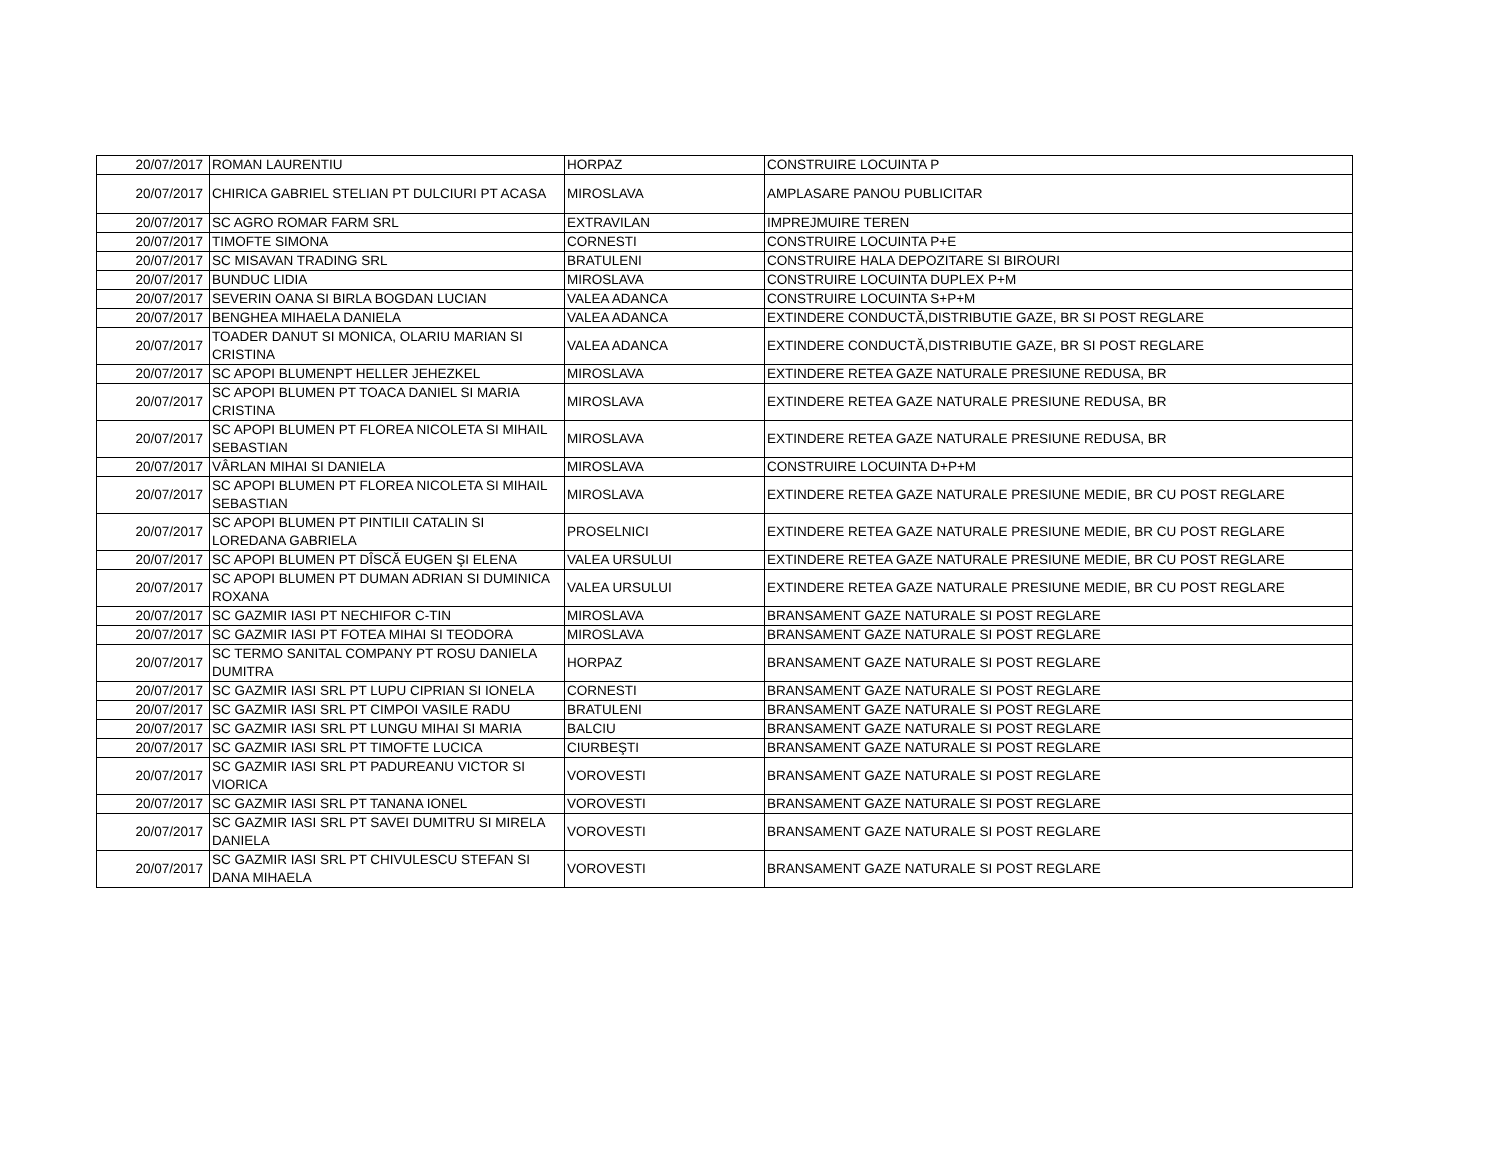| 20/07/2017 | ROMAN LAURENTIU | HORPAZ | CONSTRUIRE LOCUINTA P |
| 20/07/2017 | CHIRICA GABRIEL STELIAN PT DULCIURI PT ACASA | MIROSLAVA | AMPLASARE PANOU PUBLICITAR |
| 20/07/2017 | SC AGRO ROMAR FARM SRL | EXTRAVILAN | IMPREJMUIRE TEREN |
| 20/07/2017 | TIMOFTE SIMONA | CORNESTI | CONSTRUIRE LOCUINTA P+E |
| 20/07/2017 | SC MISAVAN TRADING SRL | BRATULENI | CONSTRUIRE HALA DEPOZITARE SI BIROURI |
| 20/07/2017 | BUNDUC LIDIA | MIROSLAVA | CONSTRUIRE LOCUINTA DUPLEX P+M |
| 20/07/2017 | SEVERIN OANA SI BIRLA BOGDAN LUCIAN | VALEA ADANCA | CONSTRUIRE LOCUINTA S+P+M |
| 20/07/2017 | BENGHEA MIHAELA DANIELA | VALEA ADANCA | EXTINDERE CONDUCTĂ,DISTRIBUTIE GAZE, BR SI POST REGLARE |
| 20/07/2017 | TOADER DANUT SI MONICA, OLARIU MARIAN SI CRISTINA | VALEA ADANCA | EXTINDERE CONDUCTĂ,DISTRIBUTIE GAZE, BR SI POST REGLARE |
| 20/07/2017 | SC APOPI BLUMENPT HELLER JEHEZKEL | MIROSLAVA | EXTINDERE RETEA GAZE NATURALE PRESIUNE REDUSA, BR |
| 20/07/2017 | SC APOPI BLUMEN PT TOACA DANIEL SI MARIA CRISTINA | MIROSLAVA | EXTINDERE RETEA GAZE NATURALE PRESIUNE REDUSA, BR |
| 20/07/2017 | SC APOPI BLUMEN PT FLOREA NICOLETA SI MIHAIL SEBASTIAN | MIROSLAVA | EXTINDERE RETEA GAZE NATURALE PRESIUNE REDUSA, BR |
| 20/07/2017 | VÂRLAN MIHAI SI DANIELA | MIROSLAVA | CONSTRUIRE LOCUINTA D+P+M |
| 20/07/2017 | SC APOPI BLUMEN PT FLOREA NICOLETA SI MIHAIL SEBASTIAN | MIROSLAVA | EXTINDERE RETEA GAZE NATURALE PRESIUNE MEDIE, BR CU POST REGLARE |
| 20/07/2017 | SC APOPI BLUMEN PT PINTILII CATALIN SI LOREDANA GABRIELA | PROSELNICI | EXTINDERE RETEA GAZE NATURALE PRESIUNE MEDIE, BR CU POST REGLARE |
| 20/07/2017 | SC APOPI BLUMEN PT DÎSCĂ EUGEN ŞI ELENA | VALEA URSULUI | EXTINDERE RETEA GAZE NATURALE PRESIUNE MEDIE, BR CU POST REGLARE |
| 20/07/2017 | SC APOPI BLUMEN PT DUMAN ADRIAN SI DUMINICA ROXANA | VALEA URSULUI | EXTINDERE RETEA GAZE NATURALE PRESIUNE MEDIE, BR CU POST REGLARE |
| 20/07/2017 | SC GAZMIR IASI PT NECHIFOR C-TIN | MIROSLAVA | BRANSAMENT GAZE NATURALE SI POST REGLARE |
| 20/07/2017 | SC GAZMIR IASI PT FOTEA MIHAI SI TEODORA | MIROSLAVA | BRANSAMENT GAZE NATURALE SI POST REGLARE |
| 20/07/2017 | SC TERMO SANITAL COMPANY PT ROSU DANIELA DUMITRA | HORPAZ | BRANSAMENT GAZE NATURALE SI POST REGLARE |
| 20/07/2017 | SC GAZMIR IASI SRL PT LUPU CIPRIAN SI IONELA | CORNESTI | BRANSAMENT GAZE NATURALE SI POST REGLARE |
| 20/07/2017 | SC GAZMIR IASI SRL PT CIMPOI VASILE RADU | BRATULENI | BRANSAMENT GAZE NATURALE SI POST REGLARE |
| 20/07/2017 | SC GAZMIR IASI SRL PT LUNGU MIHAI SI MARIA | BALCIU | BRANSAMENT GAZE NATURALE SI POST REGLARE |
| 20/07/2017 | SC GAZMIR IASI SRL PT TIMOFTE LUCICA | CIURBEŞTI | BRANSAMENT GAZE NATURALE SI POST REGLARE |
| 20/07/2017 | SC GAZMIR IASI SRL PT PADUREANU VICTOR SI VIORICA | VOROVESTI | BRANSAMENT GAZE NATURALE SI POST REGLARE |
| 20/07/2017 | SC GAZMIR IASI SRL PT TANANA IONEL | VOROVESTI | BRANSAMENT GAZE NATURALE SI POST REGLARE |
| 20/07/2017 | SC GAZMIR IASI SRL PT SAVEI DUMITRU SI MIRELA DANIELA | VOROVESTI | BRANSAMENT GAZE NATURALE SI POST REGLARE |
| 20/07/2017 | SC GAZMIR IASI SRL PT CHIVULESCU STEFAN SI DANA MIHAELA | VOROVESTI | BRANSAMENT GAZE NATURALE SI POST REGLARE |